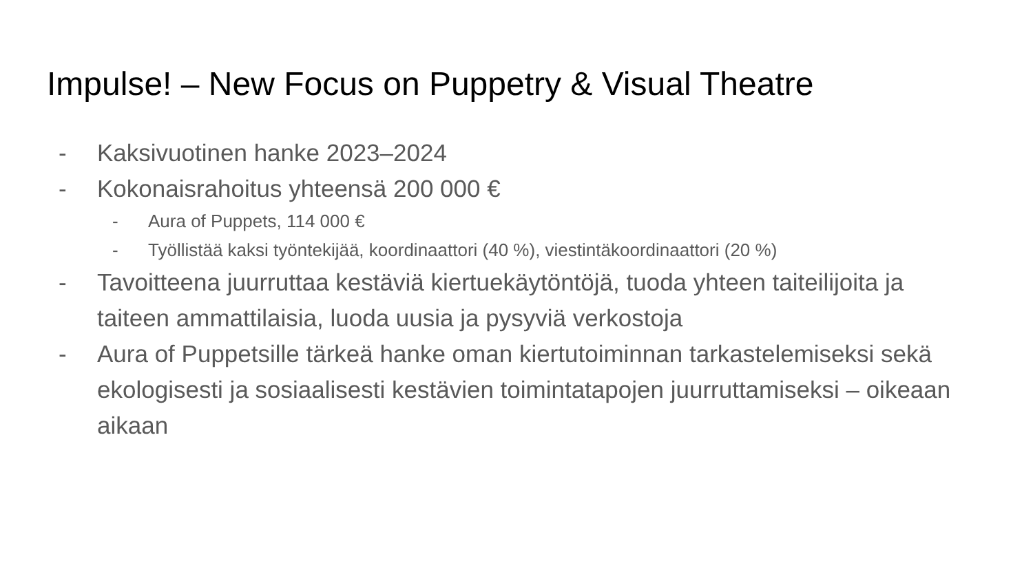Impulse! – New Focus on Puppetry & Visual Theatre
- Kaksivuotinen hanke 2023–2024
- Kokonaisrahoitus yhteensä 200 000 €
- Aura of Puppets, 114 000 €
- Työllistää kaksi työntekijää, koordinaattori (40 %), viestintäkoordinaattori (20 %)
- Tavoitteena juurruttaa kestäviä kiertuekäytöntöjä, tuoda yhteen taiteilijoita ja taiteen ammattilaisia, luoda uusia ja pysyviä verkostoja
- Aura of Puppetsille tärkeä hanke oman kiertutoiminnan tarkastelemiseksi sekä ekologisesti ja sosiaalisesti kestävien toimintatapojen juurruttamiseksi – oikeaan aikaan